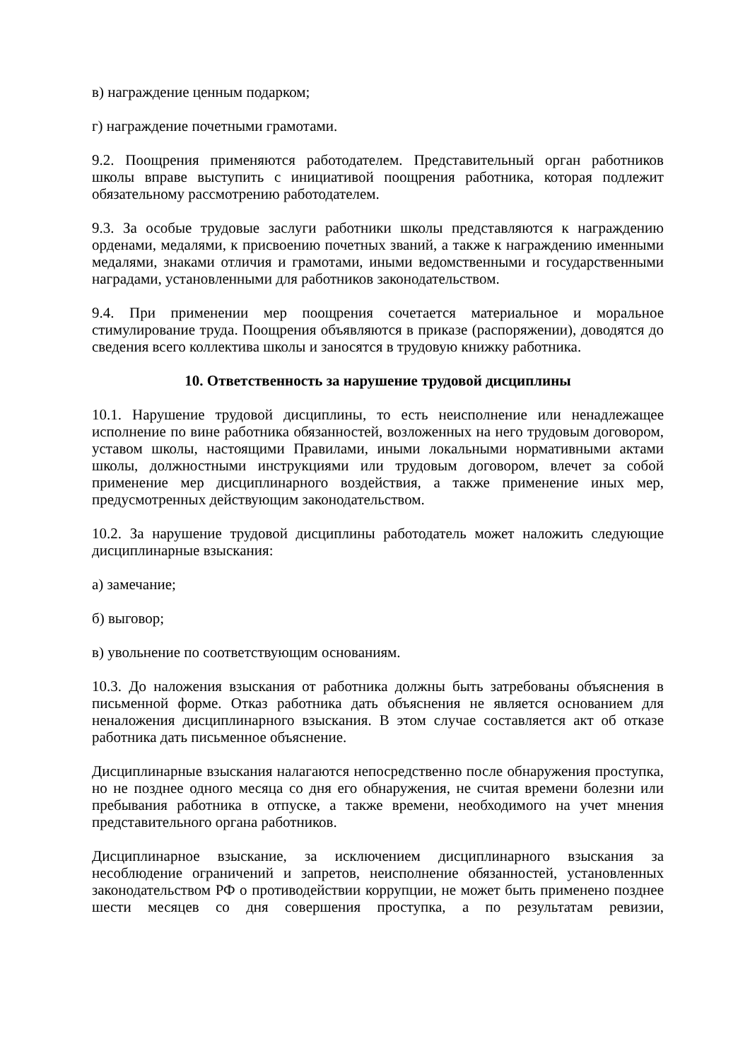в) награждение ценным подарком;
г) награждение почетными грамотами.
9.2. Поощрения применяются работодателем. Представительный орган работников школы вправе выступить с инициативой поощрения работника, которая подлежит обязательному рассмотрению работодателем.
9.3. За особые трудовые заслуги работники школы представляются к награждению орденами, медалями, к присвоению почетных званий, а также к награждению именными медалями, знаками отличия и грамотами, иными ведомственными и государственными наградами, установленными для работников законодательством.
9.4. При применении мер поощрения сочетается материальное и моральное стимулирование труда. Поощрения объявляются в приказе (распоряжении), доводятся до сведения всего коллектива школы и заносятся в трудовую книжку работника.
10. Ответственность за нарушение трудовой дисциплины
10.1. Нарушение трудовой дисциплины, то есть неисполнение или ненадлежащее исполнение по вине работника обязанностей, возложенных на него трудовым договором, уставом школы, настоящими Правилами, иными локальными нормативными актами школы, должностными инструкциями или трудовым договором, влечет за собой применение мер дисциплинарного воздействия, а также применение иных мер, предусмотренных действующим законодательством.
10.2. За нарушение трудовой дисциплины работодатель может наложить следующие дисциплинарные взыскания:
а) замечание;
б) выговор;
в) увольнение по соответствующим основаниям.
10.3. До наложения взыскания от работника должны быть затребованы объяснения в письменной форме. Отказ работника дать объяснения не является основанием для неналожения дисциплинарного взыскания. В этом случае составляется акт об отказе работника дать письменное объяснение.
Дисциплинарные взыскания налагаются непосредственно после обнаружения проступка, но не позднее одного месяца со дня его обнаружения, не считая времени болезни или пребывания работника в отпуске, а также времени, необходимого на учет мнения представительного органа работников.
Дисциплинарное взыскание, за исключением дисциплинарного взыскания за несоблюдение ограничений и запретов, неисполнение обязанностей, установленных законодательством РФ о противодействии коррупции, не может быть применено позднее шести месяцев со дня совершения проступка, а по результатам ревизии,